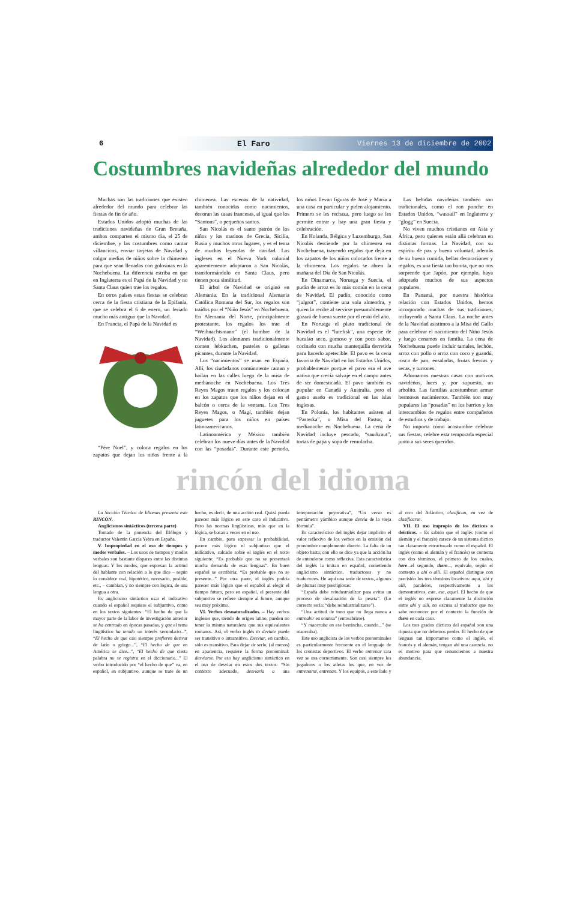6 El Faro Viernes 13 de diciembre de 2002
Costumbres navideñas alrededor del mundo
Muchas son las tradiciones que existen alrededor del mundo para celebrar las fiestas de fin de año.
Estados Unidos adoptó muchas de las tradiciones navideñas de Gran Bretaña, ambos comparten el mismo día, el 25 de diciembre, y las costumbres como cantar villancicos, enviar tarjetas de Navidad y colgar medias de niños sobre la chimenea para que sean llenadas con golosinas en la Nochebuena. La diferencia estriba en que en Inglaterra es el Papá de la Navidad y no Santa Claus quien trae los regalos.
En otros países estas fiestas se celebran cerca de la fiesta cristiana de la Epifanía, que se celebra el 6 de enero, un feriado mucho más antiguo que la Navidad.
En Francia, el Papá de la Navidad es
“Pére Noel”, y coloca regalos en los zapatos que dejan los niños frente a la chimenea. Las escenas de la natividad, también conocidas como nacimientos, decoran las casas francesas, al igual que los “Santons”, o pequeños santos.
San Nicolás es el santo patrón de los niños y los marinos de Grecia, Sicilia, Rusia y muchos otros lugares, y es el tema de muchas leyendas de caridad. Los ingleses en el Nueva York colonial aparentemente adoptaron a San Nicolás, transformándolo en Santa Claus, pero tienen poca similitud.
El árbol de Navidad se originó en Alemania. En la tradicional Alemania Católica Romana del Sur, los regalos son traídos por el “Niño Jesús” en Nochebuena. En Alemania del Norte, principalmente protestante, los regalos los trae el “Weihnachtsmann” (el hombre de la Navidad). Los alemanes tradicionalmente comen lebkuchen, pasteles o galletas picantes, durante la Navidad.
Los “nacimientos” se usan en España. Allí, los ciudadanos comúnmente cantan y bailan en las calles luego de la misa de medianoche en Nochebuena. Los Tres Reyes Magos traen regalos y los colocan en los zapatos que los niños dejan en el balcón o cerca de la ventana. Los Tres Reyes Magos, o Magi, también dejan juguetes para los niños en países latinoamericanos.
Latinoamérica y México también celebran los nueve días antes de la Navidad con las “posadas”. Durante este periodo, los niños llevan figuras de José y María a una casa en particular y piden alojamiento. Primero se les rechaza, pero luego se les permite entrar y hay una gran fiesta y celebración.
En Holanda, Bélgica y Luxemburgo, San Nicolás desciende por la chimenea en Nochebuena, trayendo regalos que deja en los zapatos de los niños colocados frente a la chimenea. Los regalos se abren la mañana del Día de San Nicolás.
En Dinamarca, Noruega y Suecia, el pudín de arroz es lo más común en la cena de Navidad. El pudín, conocido como “julgrot”, contiene una sola almendra, y quien la recibe al servirse presumiblemente gozará de buena suerte por el resto del año.
En Noruega el plato tradicional de Navidad es el “lutefisk”, una especie de bacalao seco, gomoso y con poco sabor, cocinado con mucha mantequilla derretida para hacerlo apetecible. El pavo es la cena favorita de Navidad en los Estados Unidos, probablemente porque el pavo era el ave nativa que crecía salvaje en el campo antes de ser domesticada. El pavo también es popular en Canadá y Australia, pero el ganso asado es tradicional en las islas inglesas.
En Polonia, los habitantes asisten al “Pasterka”, o Misa del Pastor, a medianoche en Nochebuena. La cena de Navidad incluye pescado, “saurkraut”, tortas de papa y sopa de remolacha.
Las bebidas navideñas también son tradicionales, como el ron ponche en Estados Unidos, “wassail” en Inglaterra y “glogg” en Suecia.
No viven muchos cristianos en Asia y África, pero quienes están allá celebran en distintas formas. La Navidad, con su espíritu de paz y buena voluntad, además de su buena comida, bellas decoraciones y regalos, es una fiesta tan bonita, que no nos sorprende que Japón, por ejemplo, haya adoptado muchos de sus aspectos populares.
En Panamá, por nuestra histórica relación con Estados Unidos, hemos incorporado muchas de sus tradiciones, incluyendo a Santa Claus. La noche antes de la Navidad asistimos a la Misa del Gallo para celebrar el nacimiento del Niño Jesús y luego cenamos en familia. La cena de Nochebuena puede incluir tamales, lechón, arroz con pollo o arroz con coco y guandú, rosca de pan, ensaladas, frutas frescas y secas, y turrones.
Adornamos nuestras casas con motivos navideños, luces y, por supuesto, un arbolito. Las familias acostumbran armar hermosos nacimientos. También son muy populares las “posadas” en los barrios y los intercambios de regalos entre compañeros de estudios y de trabajo.
No importa cómo acostumbre celebrar sus fiestas, celebre esta temporada especial junto a sus seres queridos.
rincón del idioma
La Sección Técnica de Idiomas presenta este RINCÓN.
Anglicismos sintácticos (tercera parte)
Tomado de la ponencia del filólogo y traductor Valentín García Yebra en España.
V. Impropiedad en el uso de tiempos y modos verbales. – Los usos de tiempos y modos verbales son bastante dispares entre las distintas lenguas. Y los modos, que expresan la actitud del hablante con relación a lo que dice – según lo considere real, hipotético, necesario, posible, etc., – cambian, y no siempre con lógica, de una lengua a otra.
Es anglicismo sintáctico usar el indicativo cuando el español requiere el subjuntivo, como en los textos siguientes: “El hecho de que la mayor parte de la labor de investigación anterior se ha centrado en épocas pasadas, y que el tema lingüístico ha tenido un interés secundario...”, “El hecho de que casi siempre prefieren derivar de latín o griego...”, “El hecho de que en América se dice...”, “El hecho de que cierta palabra no se registra en el diccionario...” El verbo introducido por “el hecho de que” va, en español, en subjuntivo, aunque se trate de un hecho, es decir, de una acción real. Quizá pueda parecer más lógico en este caso el indicativo. Pero las normas lingüísticas, más que en la lógica, se basan a veces en el uso.
En cambio, para expresar la probabilidad, parece más lógico el subjuntivo que el indicativo, calcado sobre el inglés en el texto siguiente: “Es probable que no se presentará mucha demanda de esas lenguas”. En buen español se escribiría: “Es probable que no se presente...” Por otra parte, el inglés podría parecer más lógico que el español al elegir el tiempo futuro, pero en español, el presente del subjuntivo se refiere siempre al futuro, aunque sea muy próximo.
VI. Verbos desnaturalizados. – Hay verbos ingleses que, siendo de origen latino, pueden no tener la misma naturaleza que sus equivalentes romanos. Así, el verbo inglés to deviate puede ser transitivo o intransitivo. Desviar, en cambio, sólo es transitivo. Para dejar de serlo, (al menos) en apariencia, requiere la forma pronominal: desviarse. Por eso hay anglicismo sintáctico en el uso de desviar en estos dos textos: “Sin contexto adecuado, desviaría a una interpretación peyorativa”, “Un verso es pentámetro yámbico aunque desvía de la vieja fórmula”.
Es característico del inglés dejar implícito el valor reflexivo de los verbos en la omisión del pronombre complemento directo. La falta de un objeto basta; con ello se dice ya que la acción ha de entenderse como reflexiva. Esta característica del inglés la imitan en español, cometiendo anglicismo sintáctico, traductores y no traductores. He aquí una serie de textos, algunos de plumas muy prestigiosas:
“España debe reindustrializar para evitar un proceso de devaluación de la peseta”. (Lo correcto sería: “debe reindustrializarse”).
“Una actitud de tono que no llega nunca a entreabir en sonrisa” (entreabrirse).
“Y maceraba en ese berrinche, cuando...” (se maceraba).
Este uso anglicista de los verbos pronominales es particularmente frecuente en el lenguaje de los cronistas deportivos. El verbo entrenar rara vez se usa correctamente. Son casi siempre los jugadores o los atletas los que, en vez de entrenarse, entrenan. Y los equipos, a este lado y al otro del Atlántico, clasifican, en vez de clasificarse.
VII. El uso impropio de los dícticos o deícticos. – Es sabido que el inglés (como el alemán y el francés) carece de un sistema díctico tan claramente estructurado como el español. El inglés (como el alemán y el francés) se contenta con dos términos, el primero de los cuales, here...el segundo, there..., equivale, según el contexto a ahí o allí. El español distingue con precisión los tres términos locativos: aquí, ahí y allí, paralelos, respectivamente a los demostrativos, este, ese, aquel. El hecho de que el inglés no exprese claramente la distinción entre ahí y allí, no excusa al traductor que no sabe reconocer por el contexto la función de there en cada caso.
Los tres grados dícticos del español son una riqueza que no debemos perder. El hecho de que lenguas tan importantes como el inglés, el francés y el alemán, tengan ahí una carencia, no es motivo para que renunciemos a nuestra abundancia.